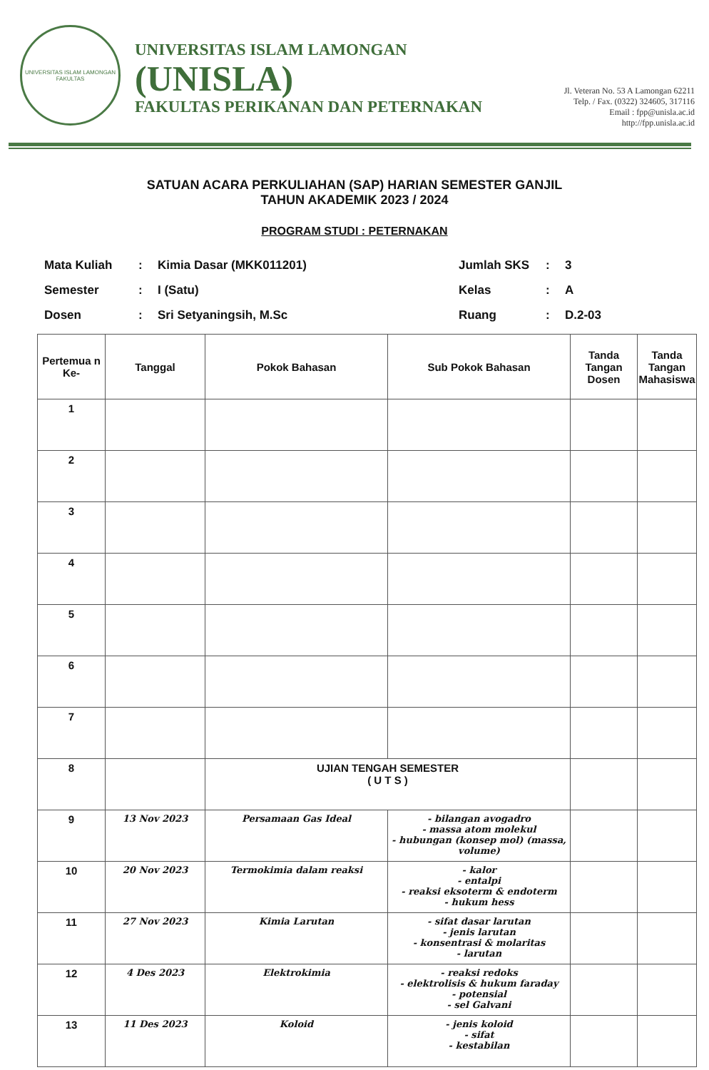UNIVERSITAS ISLAM LAMONGAN
FAKULTAS
UNIVERSITAS ISLAM LAMONGAN
(UNISLA)
FAKULTAS PERIKANAN DAN PETERNAKAN
Jl. Veteran No. 53 A Lamongan 62211
Telp. / Fax. (0322) 324605, 317116
Email : fpp@unisla.ac.id
http://fpp.unisla.ac.id
SATUAN ACARA PERKULIAHAN (SAP) HARIAN SEMESTER GANJIL
TAHUN AKADEMIK 2023 / 2024
PROGRAM STUDI : PETERNAKAN
| Mata Kuliah | : | Kimia Dasar (MKK011201) | Jumlah SKS | : | 3 |
| Semester | : | I (Satu) | Kelas | : | A |
| Dosen | : | Sri Setyaningsih, M.Sc | Ruang | : | D.2-03 |
| Pertemua n Ke- | Tanggal | Pokok Bahasan | Sub Pokok Bahasan | Tanda Tangan Dosen | Tanda Tangan Mahasiswa |
| --- | --- | --- | --- | --- | --- |
| 1 | | | | | |
| 2 | | | | | |
| 3 | | | | | |
| 4 | | | | | |
| 5 | | | | | |
| 6 | | | | | |
| 7 | | | | | |
| 8 | | UJIAN TENGAH SEMESTER ( U T S ) | | | |
| 9 | 13 Nov 2023 | Persamaan Gas Ideal | - bilangan avogadro - massa atom molekul - hubungan (konsep mol) (massa, volume) | | |
| 10 | 20 Nov 2023 | Termokimia dalam reaksi | - kalor - entalpi - reaksi eksoterm & endoterm - hukum hess | | |
| 11 | 27 Nov 2023 | Kimia Larutan | - sifat dasar larutan - jenis larutan - konsentrasi & molaritas - larutan | | |
| 12 | 4 Des 2023 | Elektrokimia | - reaksi redoks - elektrolisis & hukum faraday - potensial - sel Galvani | | |
| 13 | 11 Des 2023 | Koloid | - jenis koloid - sifat - kestabilan | | |